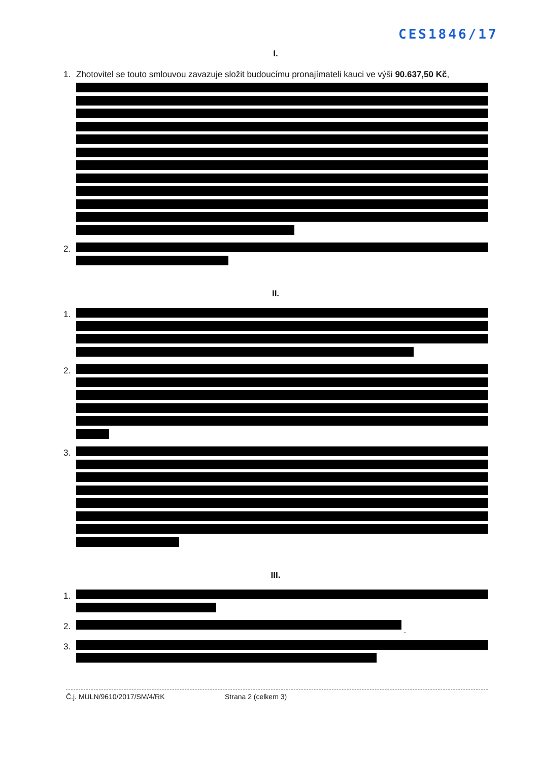CES1846/17
I.
1. Zhotovitel se touto smlouvou zavazuje složit budoucímu pronajímateli kauci ve výši 90.637,50 Kč,
2.
II.
1.
2.
3.
III.
1.
2.
.
3.
Č.j. MULN/9610/2017/SM/4/RK Strana 2 (celkem 3)